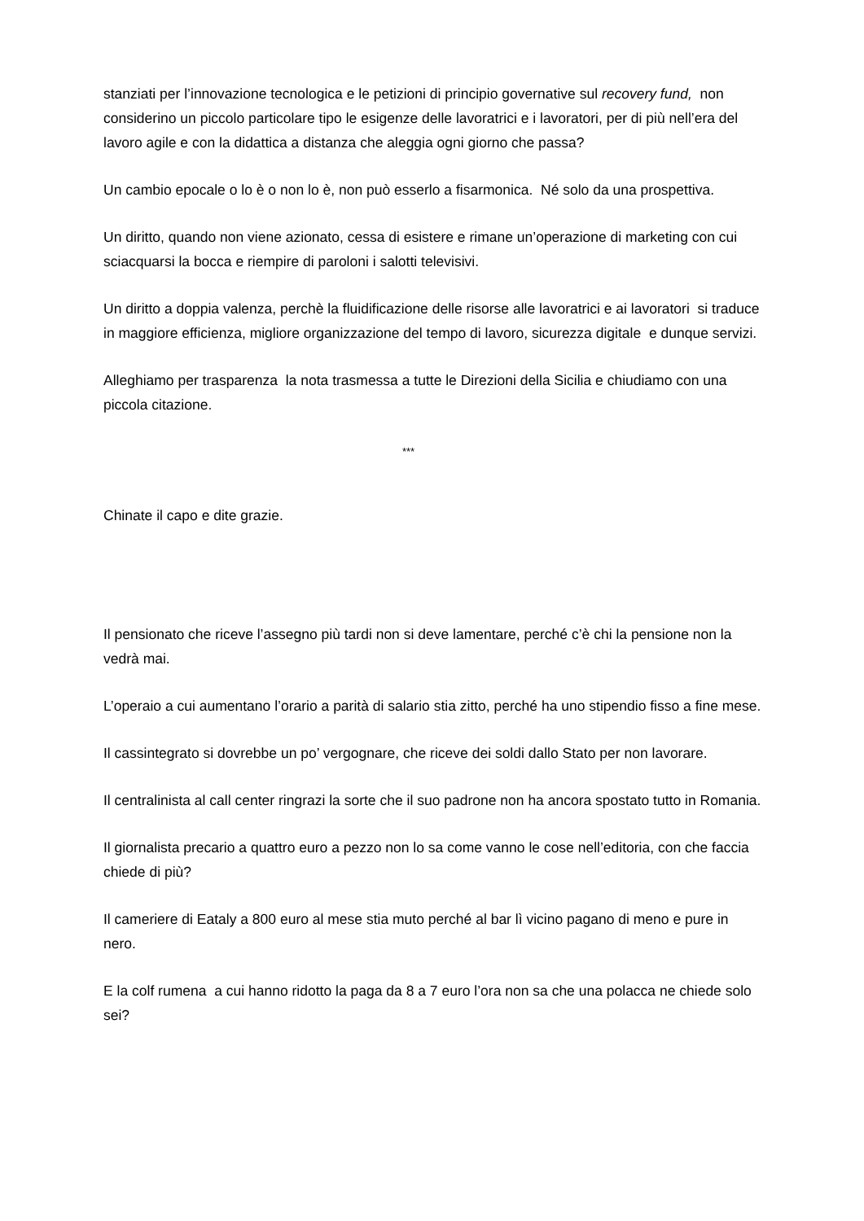stanziati per l’innovazione tecnologica e le petizioni di principio governative sul recovery fund, non considerino un piccolo particolare tipo le esigenze delle lavoratrici e i lavoratori, per di più nell’era del lavoro agile e con la didattica a distanza che aleggia ogni giorno che passa?
Un cambio epocale o lo è o non lo è, non può esserlo a fisarmonica. Né solo da una prospettiva.
Un diritto, quando non viene azionato, cessa di esistere e rimane un’operazione di marketing con cui sciacquarsi la bocca e riempire di paroloni i salotti televisivi.
Un diritto a doppia valenza, perchè la fluidificazione delle risorse alle lavoratrici e ai lavoratori si traduce in maggiore efficienza, migliore organizzazione del tempo di lavoro, sicurezza digitale e dunque servizi.
Alleghiamo per trasparenza la nota trasmessa a tutte le Direzioni della Sicilia e chiudiamo con una piccola citazione.
***
Chinate il capo e dite grazie.
Il pensionato che riceve l’assegno più tardi non si deve lamentare, perché c’è chi la pensione non la vedrà mai.
L’operaio a cui aumentano l’orario a parità di salario stia zitto, perché ha uno stipendio fisso a fine mese.
Il cassintegrato si dovrebbe un po’ vergognare, che riceve dei soldi dallo Stato per non lavorare.
Il centralinista al call center ringrazi la sorte che il suo padrone non ha ancora spostato tutto in Romania.
Il giornalista precario a quattro euro a pezzo non lo sa come vanno le cose nell’editoria, con che faccia chiede di più?
Il cameriere di Eataly a 800 euro al mese stia muto perché al bar lì vicino pagano di meno e pure in nero.
E la colf rumena a cui hanno ridotto la paga da 8 a 7 euro l’ora non sa che una polacca ne chiede solo sei?